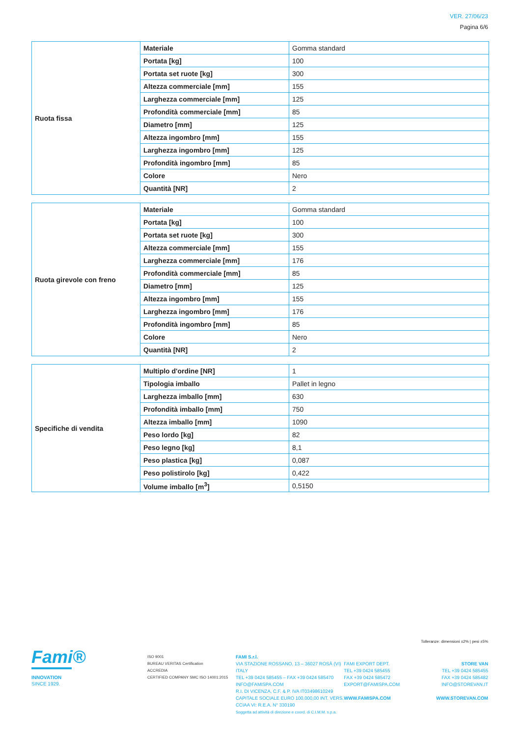VER. 27/06/23
Pagina 6/6
| Ruota fissa | Materiale | Gomma standard |
| | Portata [kg] | 100 |
| | Portata set ruote [kg] | 300 |
| | Altezza commerciale [mm] | 155 |
| | Larghezza commerciale [mm] | 125 |
| | Profondità commerciale [mm] | 85 |
| | Diametro [mm] | 125 |
| | Altezza ingombro [mm] | 155 |
| | Larghezza ingombro [mm] | 125 |
| | Profondità ingombro [mm] | 85 |
| | Colore | Nero |
| | Quantità [NR] | 2 |
| Ruota girevole con freno | Materiale | Gomma standard |
| | Portata [kg] | 100 |
| | Portata set ruote [kg] | 300 |
| | Altezza commerciale [mm] | 155 |
| | Larghezza commerciale [mm] | 176 |
| | Profondità commerciale [mm] | 85 |
| | Diametro [mm] | 125 |
| | Altezza ingombro [mm] | 155 |
| | Larghezza ingombro [mm] | 176 |
| | Profondità ingombro [mm] | 85 |
| | Colore | Nero |
| | Quantità [NR] | 2 |
| Specifiche di vendita | Multiplo d'ordine [NR] | 1 |
| | Tipologia imballo | Pallet in legno |
| | Larghezza imballo [mm] | 630 |
| | Profondità imballo [mm] | 750 |
| | Altezza imballo [mm] | 1090 |
| | Peso lordo [kg] | 82 |
| | Peso legno [kg] | 8,1 |
| | Peso plastica [kg] | 0,087 |
| | Peso polistirolo [kg] | 0,422 |
| | Volume imballo [m<sup>3</sup>] | 0,5150 |
Tolleranze: dimensioni ±2% | pesi ±5%
Fami®
INNOVATION
SINCE 1929.
ISO 9001
BUREAU VERITAS Certification
ACCREDIA
CERTIFIED COMPANY SMC ISO 14001:2015
FAMI S.r.l.
VIA STAZIONE ROSSANO, 13 – 36027 ROSÀ (VI) ITALY
TEL +39 0424 585455 – FAX +39 0424 585470
INFO@FAMISPA.COM
R.I. DI VICENZA, C.F. & P. IVA IT03498610249
CAPITALE SOCIALE EURO 100.000,00 INT. VERS.
CCIAA VI: R.E.A. N° 330190
Soggetta ad attività di direzione e coord. di C.I.M.M. s.p.a.
FAMI EXPORT DEPT.
TEL +39 0424 585455
FAX +39 0424 585472
EXPORT@FAMISPA.COM
WWW.FAMISPA.COM
STORE VAN
TEL +39 0424 585455
FAX +39 0424 585482
INFO@STOREVAN.IT
WWW.STOREVAN.COM